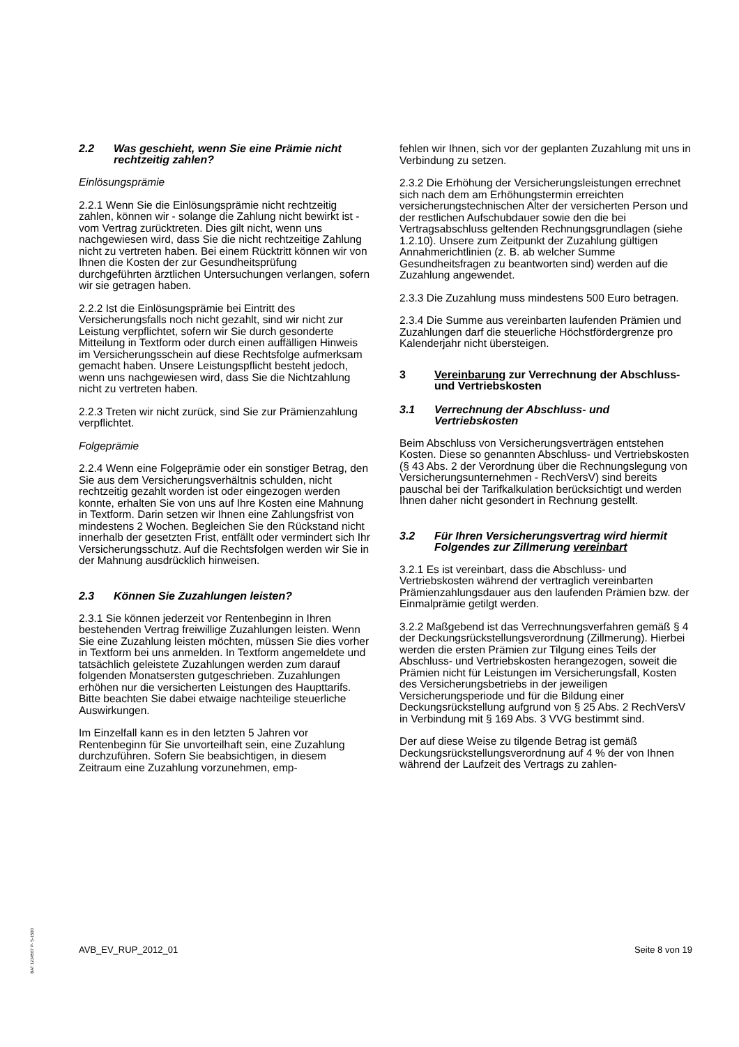2.2 Was geschieht, wenn Sie eine Prämie nicht rechtzeitig zahlen?
Einlösungsprämie
2.2.1 Wenn Sie die Einlösungsprämie nicht rechtzeitig zahlen, können wir - solange die Zahlung nicht bewirkt ist - vom Vertrag zurücktreten. Dies gilt nicht, wenn uns nachgewiesen wird, dass Sie die nicht rechtzeitige Zahlung nicht zu vertreten haben. Bei einem Rücktritt können wir von Ihnen die Kosten der zur Gesundheitsprüfung durchgeführten ärztlichen Untersuchungen verlangen, sofern wir sie getragen haben.
2.2.2 Ist die Einlösungsprämie bei Eintritt des Versicherungsfalls noch nicht gezahlt, sind wir nicht zur Leistung verpflichtet, sofern wir Sie durch gesonderte Mitteilung in Textform oder durch einen auffälligen Hinweis im Versicherungsschein auf diese Rechtsfolge aufmerksam gemacht haben. Unsere Leistungspflicht besteht jedoch, wenn uns nachgewiesen wird, dass Sie die Nichtzahlung nicht zu vertreten haben.
2.2.3 Treten wir nicht zurück, sind Sie zur Prämienzahlung verpflichtet.
Folgeprämie
2.2.4 Wenn eine Folgeprämie oder ein sonstiger Betrag, den Sie aus dem Versicherungsverhältnis schulden, nicht rechtzeitig gezahlt worden ist oder eingezogen werden konnte, erhalten Sie von uns auf Ihre Kosten eine Mahnung in Textform. Darin setzen wir Ihnen eine Zahlungsfrist von mindestens 2 Wochen. Begleichen Sie den Rückstand nicht innerhalb der gesetzten Frist, entfällt oder vermindert sich Ihr Versicherungsschutz. Auf die Rechtsfolgen werden wir Sie in der Mahnung ausdrücklich hinweisen.
2.3 Können Sie Zuzahlungen leisten?
2.3.1 Sie können jederzeit vor Rentenbeginn in Ihren bestehenden Vertrag freiwillige Zuzahlungen leisten. Wenn Sie eine Zuzahlung leisten möchten, müssen Sie dies vorher in Textform bei uns anmelden. In Textform angemeldete und tatsächlich geleistete Zuzahlungen werden zum darauf folgenden Monatsersten gutgeschrieben. Zuzahlungen erhöhen nur die versicherten Leistungen des Haupttarifs. Bitte beachten Sie dabei etwaige nachteilige steuerliche Auswirkungen.
Im Einzelfall kann es in den letzten 5 Jahren vor Rentenbeginn für Sie unvorteilhaft sein, eine Zuzahlung durchzuführen. Sofern Sie beabsichtigen, in diesem Zeitraum eine Zuzahlung vorzunehmen, emp-
fehlen wir Ihnen, sich vor der geplanten Zuzahlung mit uns in Verbindung zu setzen.
2.3.2 Die Erhöhung der Versicherungsleistungen errechnet sich nach dem am Erhöhungstermin erreichten versicherungstechnischen Alter der versicherten Person und der restlichen Aufschubdauer sowie den die bei Vertragsabschluss geltenden Rechnungsgrundlagen (siehe 1.2.10). Unsere zum Zeitpunkt der Zuzahlung gültigen Annahmerichtlinien (z. B. ab welcher Summe Gesundheitsfragen zu beantworten sind) werden auf die Zuzahlung angewendet.
2.3.3 Die Zuzahlung muss mindestens 500 Euro betragen.
2.3.4 Die Summe aus vereinbarten laufenden Prämien und Zuzahlungen darf die steuerliche Höchstfördergrenze pro Kalenderjahr nicht übersteigen.
3 Vereinbarung zur Verrechnung der Abschluss- und Vertriebskosten
3.1 Verrechnung der Abschluss- und Vertriebskosten
Beim Abschluss von Versicherungsverträgen entstehen Kosten. Diese so genannten Abschluss- und Vertriebskosten (§ 43 Abs. 2 der Verordnung über die Rechnungslegung von Versicherungsunternehmen - RechVersV) sind bereits pauschal bei der Tarifkalkulation berücksichtigt und werden Ihnen daher nicht gesondert in Rechnung gestellt.
3.2 Für Ihren Versicherungsvertrag wird hiermit Folgendes zur Zillmerung vereinbart
3.2.1 Es ist vereinbart, dass die Abschluss- und Vertriebskosten während der vertraglich vereinbarten Prämienzahlungsdauer aus den laufenden Prämien bzw. der Einmalprämie getilgt werden.
3.2.2 Maßgebend ist das Verrechnungsverfahren gemäß § 4 der Deckungsrückstellungsverordnung (Zillmerung). Hierbei werden die ersten Prämien zur Tilgung eines Teils der Abschluss- und Vertriebskosten herangezogen, soweit die Prämien nicht für Leistungen im Versicherungsfall, Kosten des Versicherungsbetriebs in der jeweiligen Versicherungsperiode und für die Bildung einer Deckungsrückstellung aufgrund von § 25 Abs. 2 RechVersV in Verbindung mit § 169 Abs. 3 VVG bestimmt sind.
Der auf diese Weise zu tilgende Betrag ist gemäß Deckungsrückstellungsverordnung auf 4 % der von Ihnen während der Laufzeit des Vertrags zu zahlen-
BAT 1234567 P- S-1500
AVB_EV_RUP_2012_01 Seite 8 von 19